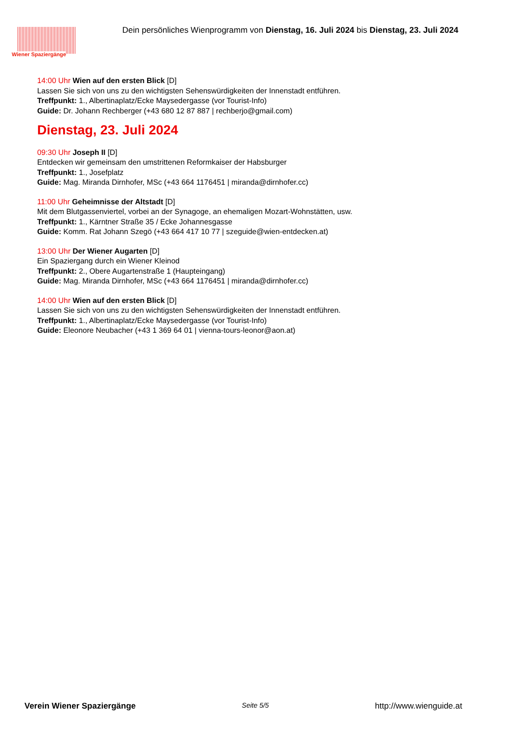Wiener Spaziergänge
Dein persönliches Wienprogramm von Dienstag, 16. Juli 2024 bis Dienstag, 23. Juli 2024
14:00 Uhr Wien auf den ersten Blick [D]
Lassen Sie sich von uns zu den wichtigsten Sehenswürdigkeiten der Innenstadt entführen.
Treffpunkt: 1., Albertinaplatz/Ecke Maysedergasse (vor Tourist-Info)
Guide: Dr. Johann Rechberger (+43 680 12 87 887 | rechberjo@gmail.com)
Dienstag, 23. Juli 2024
09:30 Uhr Joseph II [D]
Entdecken wir gemeinsam den umstrittenen Reformkaiser der Habsburger
Treffpunkt: 1., Josefplatz
Guide: Mag. Miranda Dirnhofer, MSc (+43 664 1176451 | miranda@dirnhofer.cc)
11:00 Uhr Geheimnisse der Altstadt [D]
Mit dem Blutgassenviertel, vorbei an der Synagoge, an ehemaligen Mozart-Wohnstätten, usw.
Treffpunkt: 1., Kärntner Straße 35 / Ecke Johannesgasse
Guide: Komm. Rat Johann Szegö (+43 664 417 10 77 | szeguide@wien-entdecken.at)
13:00 Uhr Der Wiener Augarten [D]
Ein Spaziergang durch ein Wiener Kleinod
Treffpunkt: 2., Obere Augartenstraße 1 (Haupteingang)
Guide: Mag. Miranda Dirnhofer, MSc (+43 664 1176451 | miranda@dirnhofer.cc)
14:00 Uhr Wien auf den ersten Blick [D]
Lassen Sie sich von uns zu den wichtigsten Sehenswürdigkeiten der Innenstadt entführen.
Treffpunkt: 1., Albertinaplatz/Ecke Maysedergasse (vor Tourist-Info)
Guide: Eleonore Neubacher (+43 1 369 64 01 | vienna-tours-leonor@aon.at)
Verein Wiener Spaziergänge Seite 5/5 http://www.wienguide.at